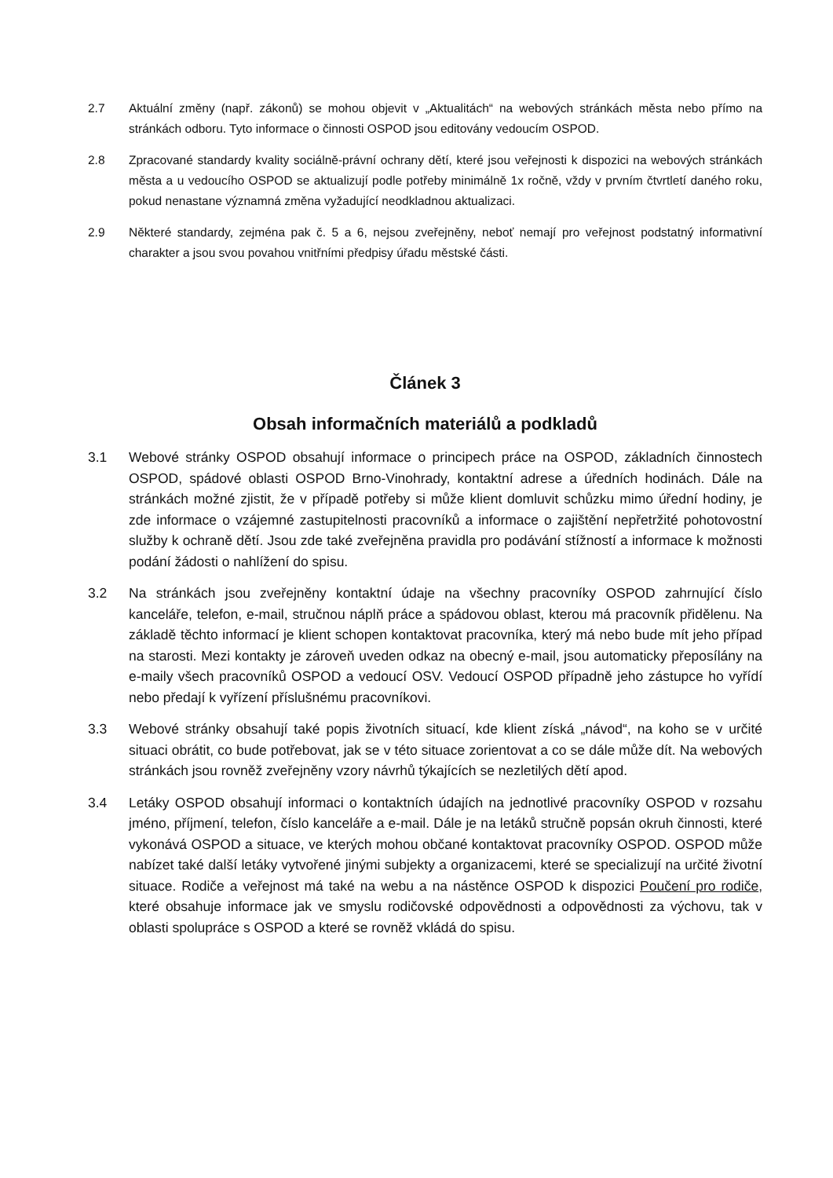2.7 Aktuální změny (např. zákonů) se mohou objevit v „Aktualitách“ na webových stránkách města nebo přímo na stránkách odboru. Tyto informace o činnosti OSPOD jsou editovány vedoucím OSPOD.
2.8 Zpracované standardy kvality sociálně-právní ochrany dětí, které jsou veřejnosti k dispozici na webových stránkách města a u vedoucího OSPOD se aktualizují podle potřeby minimálně 1x ročně, vždy v prvním čtvrtletí daného roku, pokud nenastane významná změna vyžadující neodkladnou aktualizaci.
2.9 Některé standardy, zejména pak č. 5 a 6, nejsou zveřejněny, neboť nemají pro veřejnost podstatný informativní charakter a jsou svou povahou vnitřními předpisy úřadu městské části.
Článek 3
Obsah informačních materiálů a podkladů
3.1 Webové stránky OSPOD obsahují informace o principech práce na OSPOD, základních činnostech OSPOD, spádové oblasti OSPOD Brno-Vinohrady, kontaktní adrese a úředních hodinách. Dále na stránkách možné zjistit, že v případě potřeby si může klient domluvit schůzku mimo úřední hodiny, je zde informace o vzájemné zastupitelnosti pracovníků a informace o zajištění nepřetržité pohotovostní služby k ochraně dětí. Jsou zde také zveřejněna pravidla pro podávání stížností a informace k možnosti podání žádosti o nahlížení do spisu.
3.2 Na stránkách jsou zveřejněny kontaktní údaje na všechny pracovníky OSPOD zahrnující číslo kanceláře, telefon, e-mail, stručnou náplň práce a spádovou oblast, kterou má pracovník přidělenu. Na základě těchto informací je klient schopen kontaktovat pracovníka, který má nebo bude mít jeho případ na starosti. Mezi kontakty je zároveň uveden odkaz na obecný e-mail, jsou automaticky přeposílány na e-maily všech pracovníků OSPOD a vedoucí OSV. Vedoucí OSPOD případně jeho zástupce ho vyřídí nebo předají k vyřízení příslušnému pracovníkovi.
3.3 Webové stránky obsahují také popis životních situací, kde klient získá „návod“, na koho se v určité situaci obrátit, co bude potřebovat, jak se v této situace zorientovat a co se dále může dít. Na webových stránkách jsou rovněž zveřejněny vzory návrhů týkajících se nezletilých dětí apod.
3.4 Letáky OSPOD obsahují informaci o kontaktních údajích na jednotlivé pracovníky OSPOD v rozsahu jméno, příjmení, telefon, číslo kanceláře a e-mail. Dále je na letáků stručně popsán okruh činnosti, které vykonává OSPOD a situace, ve kterých mohou občané kontaktovat pracovníky OSPOD. OSPOD může nabízet také další letáky vytvořené jinými subjekty a organizacemi, které se specializují na určité životní situace. Rodiče a veřejnost má také na webu a na nástěnce OSPOD k dispozici Poučení pro rodiče, které obsahuje informace jak ve smyslu rodičovské odpovědnosti a odpovědnosti za výchovu, tak v oblasti spolupráce s OSPOD a které se rovněž vkládá do spisu.